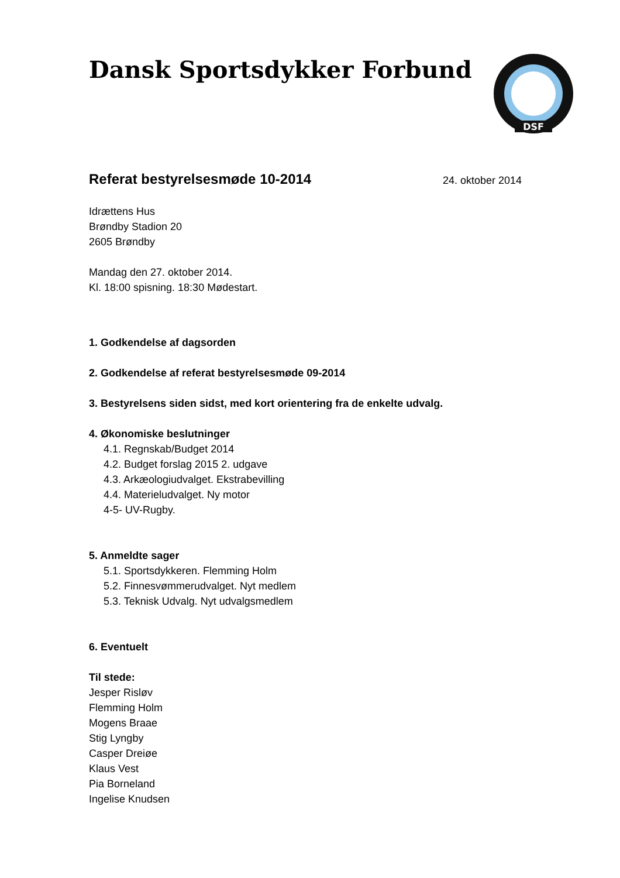Dansk Sportsdykker Forbund
DSF
Referat bestyrelsesmøde 10-2014
24. oktober 2014
Idrættens Hus
Brøndby Stadion 20
2605 Brøndby
Mandag den 27. oktober 2014.
Kl. 18:00 spisning. 18:30 Mødestart.
1. Godkendelse af dagsorden
2. Godkendelse af referat bestyrelsesmøde 09-2014
3. Bestyrelsens siden sidst, med kort orientering fra de enkelte udvalg.
4. Økonomiske beslutninger
4.1. Regnskab/Budget 2014
4.2. Budget forslag 2015 2. udgave
4.3. Arkæologiudvalget. Ekstrabevilling
4.4. Materieludvalget. Ny motor
4-5- UV-Rugby.
5. Anmeldte sager
5.1. Sportsdykkeren. Flemming Holm
5.2. Finnesvømmerudvalget. Nyt medlem
5.3. Teknisk Udvalg. Nyt udvalgsmedlem
6. Eventuelt
Til stede:
Jesper Risløv
Flemming Holm
Mogens Braae
Stig Lyngby
Casper Dreiøe
Klaus Vest
Pia Borneland
Ingelise Knudsen